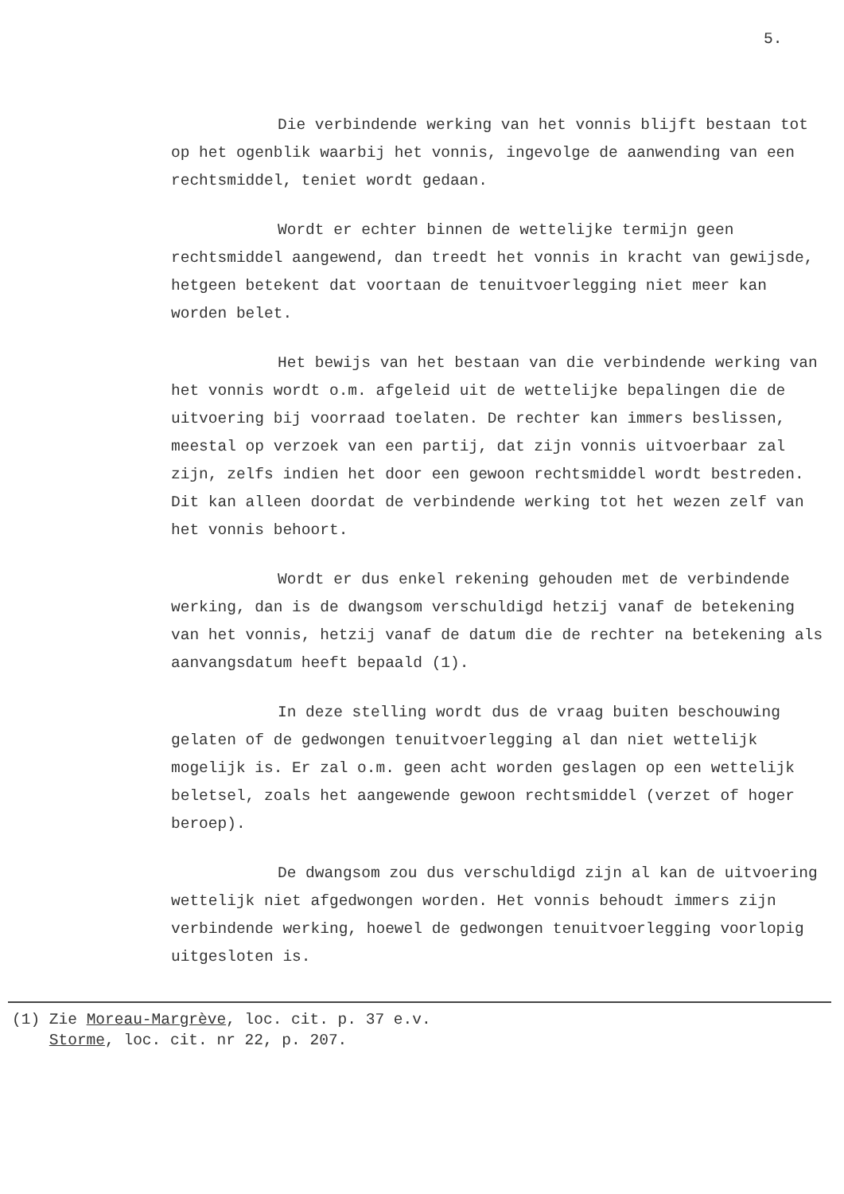5.
Die verbindende werking van het vonnis blijft bestaan tot op het ogenblik waarbij het vonnis, ingevolge de aanwending van een rechtsmiddel, teniet wordt gedaan.
Wordt er echter binnen de wettelijke termijn geen rechtsmiddel aangewend, dan treedt het vonnis in kracht van gewijsde, hetgeen betekent dat voortaan de tenuitvoerlegging niet meer kan worden belet.
Het bewijs van het bestaan van die verbindende werking van het vonnis wordt o.m. afgeleid uit de wettelijke bepalingen die de uitvoering bij voorraad toelaten. De rechter kan immers beslissen, meestal op verzoek van een partij, dat zijn vonnis uitvoerbaar zal zijn, zelfs indien het door een gewoon rechtsmiddel wordt bestreden. Dit kan alleen doordat de verbindende werking tot het wezen zelf van het vonnis behoort.
Wordt er dus enkel rekening gehouden met de verbindende werking, dan is de dwangsom verschuldigd hetzij vanaf de betekening van het vonnis, hetzij vanaf de datum die de rechter na betekening als aanvangsdatum heeft bepaald (1).
In deze stelling wordt dus de vraag buiten beschouwing gelaten of de gedwongen tenuitvoerlegging al dan niet wettelijk mogelijk is. Er zal o.m. geen acht worden geslagen op een wettelijk beletsel, zoals het aangewende gewoon rechtsmiddel (verzet of hoger beroep).
De dwangsom zou dus verschuldigd zijn al kan de uitvoering wettelijk niet afgedwongen worden. Het vonnis behoudt immers zijn verbindende werking, hoewel de gedwongen tenuitvoerlegging voorlopig uitgesloten is.
(1) Zie Moreau-Margrève, loc. cit. p. 37 e.v.
Storme, loc. cit. nr 22, p. 207.